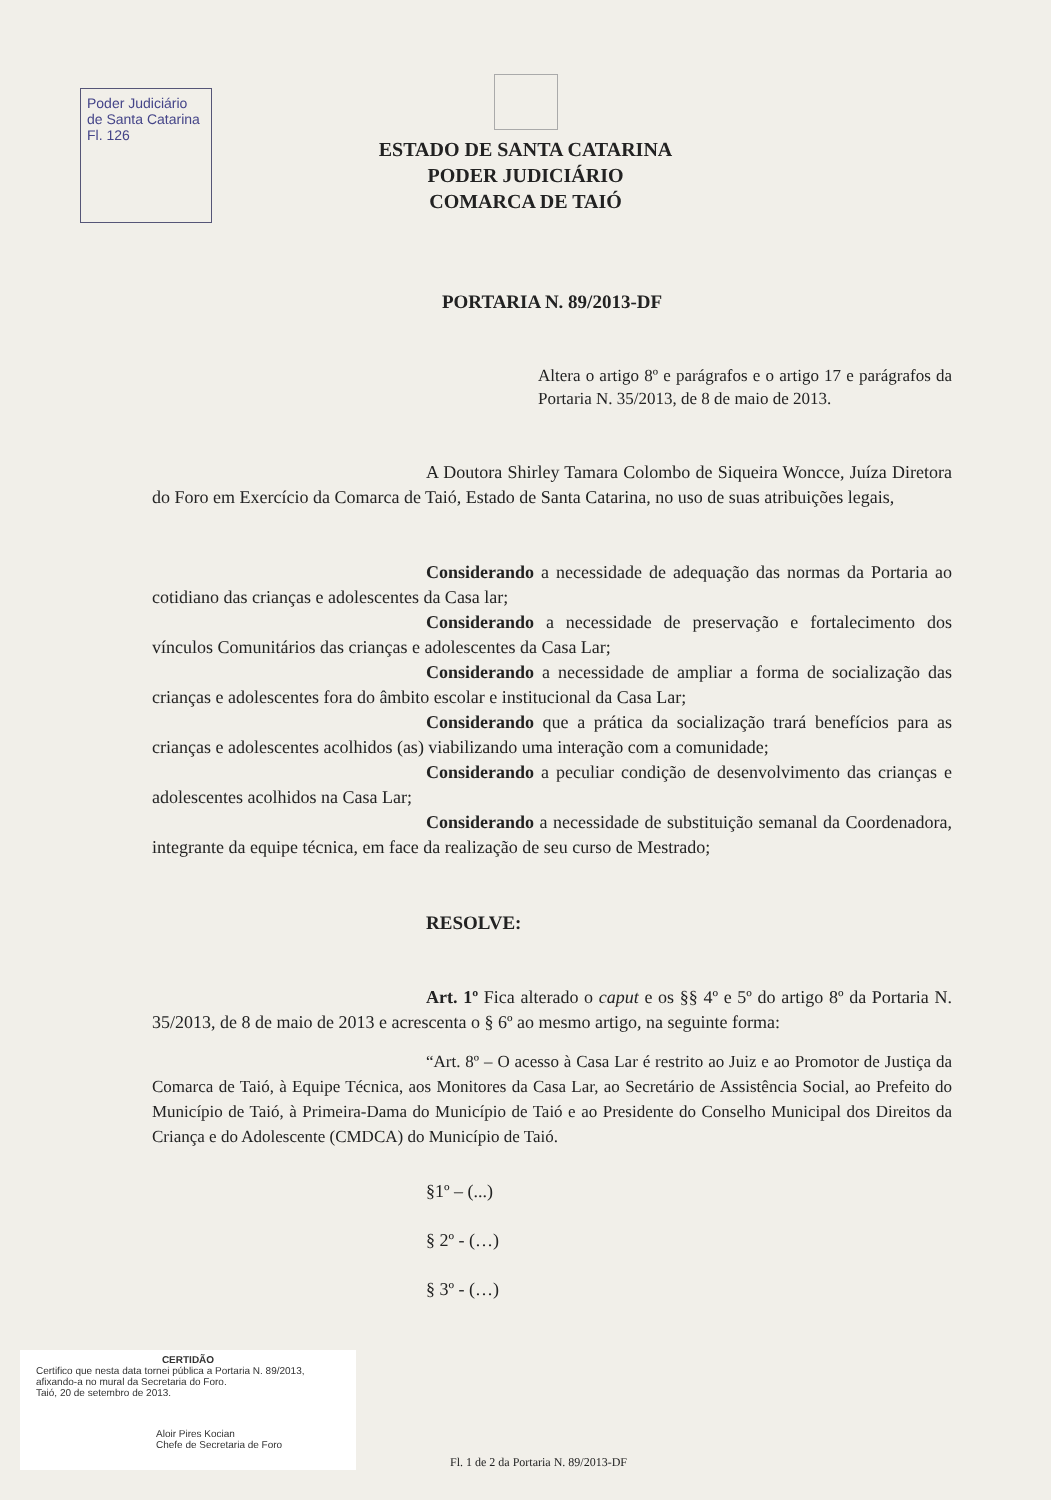Poder Judiciário
de Santa Catarina
Fl. 126
ESTADO DE SANTA CATARINA
PODER JUDICIÁRIO
COMARCA DE TAIÓ
PORTARIA N. 89/2013-DF
Altera o artigo 8º e parágrafos e o artigo 17 e parágrafos da Portaria N. 35/2013, de 8 de maio de 2013.
A Doutora Shirley Tamara Colombo de Siqueira Woncce, Juíza Diretora do Foro em Exercício da Comarca de Taió, Estado de Santa Catarina, no uso de suas atribuições legais,
Considerando a necessidade de adequação das normas da Portaria ao cotidiano das crianças e adolescentes da Casa lar;
Considerando a necessidade de preservação e fortalecimento dos vínculos Comunitários das crianças e adolescentes da Casa Lar;
Considerando a necessidade de ampliar a forma de socialização das crianças e adolescentes fora do âmbito escolar e institucional da Casa Lar;
Considerando que a prática da socialização trará benefícios para as crianças e adolescentes acolhidos (as) viabilizando uma interação com a comunidade;
Considerando a peculiar condição de desenvolvimento das crianças e adolescentes acolhidos na Casa Lar;
Considerando a necessidade de substituição semanal da Coordenadora, integrante da equipe técnica, em face da realização de seu curso de Mestrado;
RESOLVE:
Art. 1º Fica alterado o caput e os §§ 4º e 5º do artigo 8º da Portaria N. 35/2013, de 8 de maio de 2013 e acrescenta o § 6º ao mesmo artigo, na seguinte forma:
“Art. 8º – O acesso à Casa Lar é restrito ao Juiz e ao Promotor de Justiça da Comarca de Taió, à Equipe Técnica, aos Monitores da Casa Lar, ao Secretário de Assistência Social, ao Prefeito do Município de Taió, à Primeira-Dama do Município de Taió e ao Presidente do Conselho Municipal dos Direitos da Criança e do Adolescente (CMDCA) do Município de Taió.
§1º – (...)
§ 2º - (…)
§ 3º - (…)
CERTIDÃO
Certifico que nesta data tornei pública a Portaria N. 89/2013, afixando-a no mural da Secretaria do Foro.
Taió, 20 de setembro de 2013.
Aloir Pires Kocian
Chefe de Secretaria de Foro
Fl. 1 de 2 da Portaria N. 89/2013-DF